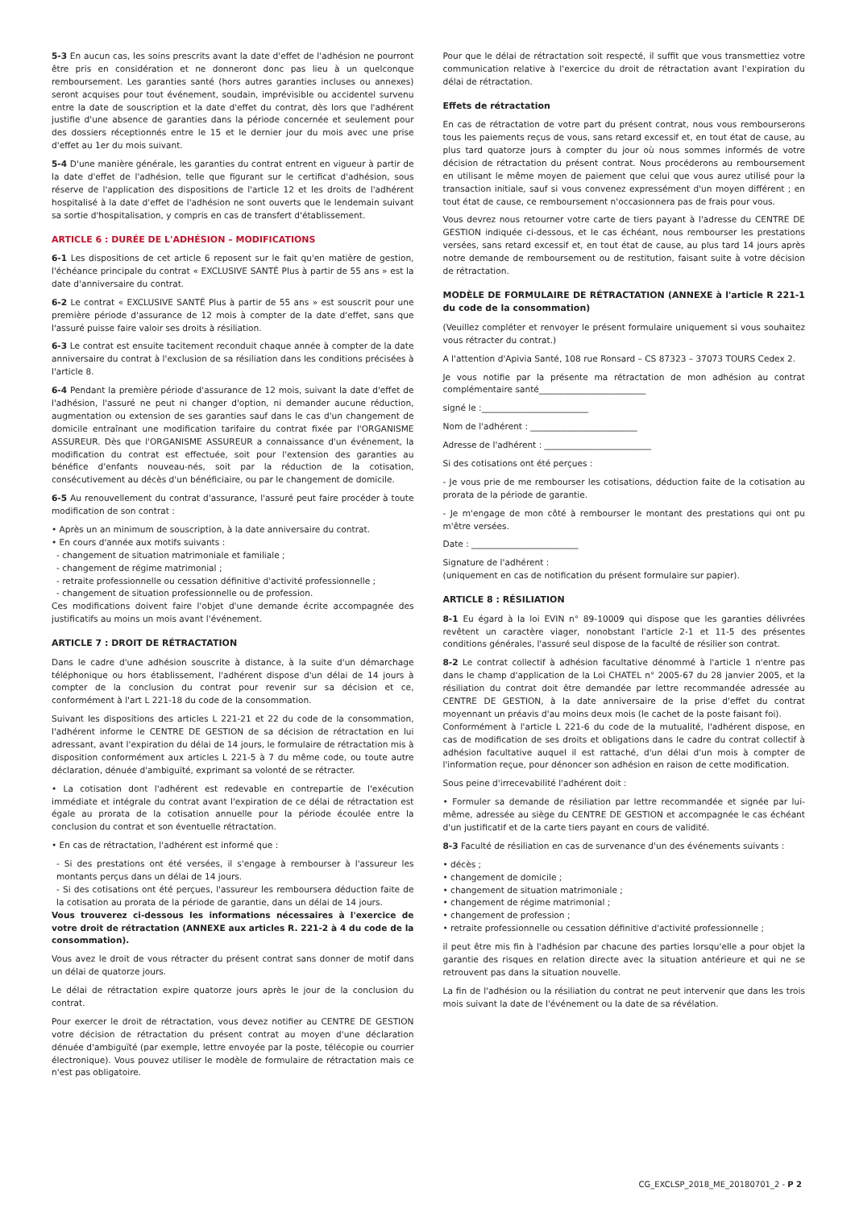5-3 En aucun cas, les soins prescrits avant la date d'effet de l'adhésion ne pourront être pris en considération et ne donneront donc pas lieu à un quelconque remboursement. Les garanties santé (hors autres garanties incluses ou annexes) seront acquises pour tout événement, soudain, imprévisible ou accidentel survenu entre la date de souscription et la date d'effet du contrat, dès lors que l'adhérent justifie d'une absence de garanties dans la période concernée et seulement pour des dossiers réceptionnés entre le 15 et le dernier jour du mois avec une prise d'effet au 1er du mois suivant.
5-4 D'une manière générale, les garanties du contrat entrent en vigueur à partir de la date d'effet de l'adhésion, telle que figurant sur le certificat d'adhésion, sous réserve de l'application des dispositions de l'article 12 et les droits de l'adhérent hospitalisé à la date d'effet de l'adhésion ne sont ouverts que le lendemain suivant sa sortie d'hospitalisation, y compris en cas de transfert d'établissement.
ARTICLE 6 : DURÉE DE L'ADHÉSION – MODIFICATIONS
6-1 Les dispositions de cet article 6 reposent sur le fait qu'en matière de gestion, l'échéance principale du contrat « EXCLUSIVE SANTÉ Plus à partir de 55 ans » est la date d'anniversaire du contrat.
6-2 Le contrat « EXCLUSIVE SANTÉ Plus à partir de 55 ans » est souscrit pour une première période d'assurance de 12 mois à compter de la date d'effet, sans que l'assuré puisse faire valoir ses droits à résiliation.
6-3 Le contrat est ensuite tacitement reconduit chaque année à compter de la date anniversaire du contrat à l'exclusion de sa résiliation dans les conditions précisées à l'article 8.
6-4 Pendant la première période d'assurance de 12 mois, suivant la date d'effet de l'adhésion, l'assuré ne peut ni changer d'option, ni demander aucune réduction, augmentation ou extension de ses garanties sauf dans le cas d'un changement de domicile entraînant une modification tarifaire du contrat fixée par l'ORGANISME ASSUREUR. Dès que l'ORGANISME ASSUREUR a connaissance d'un événement, la modification du contrat est effectuée, soit pour l'extension des garanties au bénéfice d'enfants nouveau-nés, soit par la réduction de la cotisation, consécutivement au décès d'un bénéficiaire, ou par le changement de domicile.
6-5 Au renouvellement du contrat d'assurance, l'assuré peut faire procéder à toute modification de son contrat :
• Après un an minimum de souscription, à la date anniversaire du contrat.
• En cours d'année aux motifs suivants :
- changement de situation matrimoniale et familiale ;
- changement de régime matrimonial ;
- retraite professionnelle ou cessation définitive d'activité professionnelle ;
- changement de situation professionnelle ou de profession.
Ces modifications doivent faire l'objet d'une demande écrite accompagnée des justificatifs au moins un mois avant l'événement.
ARTICLE 7 : DROIT DE RÉTRACTATION
Dans le cadre d'une adhésion souscrite à distance, à la suite d'un démarchage téléphonique ou hors établissement, l'adhérent dispose d'un délai de 14 jours à compter de la conclusion du contrat pour revenir sur sa décision et ce, conformément à l'art L 221-18 du code de la consommation.
Suivant les dispositions des articles L 221-21 et 22 du code de la consommation, l'adhérent informe le CENTRE DE GESTION de sa décision de rétractation en lui adressant, avant l'expiration du délai de 14 jours, le formulaire de rétractation mis à disposition conformément aux articles L 221-5 à 7 du même code, ou toute autre déclaration, dénuée d'ambiguïté, exprimant sa volonté de se rétracter.
• La cotisation dont l'adhérent est redevable en contrepartie de l'exécution immédiate et intégrale du contrat avant l'expiration de ce délai de rétractation est égale au prorata de la cotisation annuelle pour la période écoulée entre la conclusion du contrat et son éventuelle rétractation.
• En cas de rétractation, l'adhérent est informé que :
- Si des prestations ont été versées, il s'engage à rembourser à l'assureur les montants perçus dans un délai de 14 jours.
- Si des cotisations ont été perçues, l'assureur les remboursera déduction faite de la cotisation au prorata de la période de garantie, dans un délai de 14 jours.
Vous trouverez ci-dessous les informations nécessaires à l'exercice de votre droit de rétractation (ANNEXE aux articles R. 221-2 à 4 du code de la consommation).
Vous avez le droit de vous rétracter du présent contrat sans donner de motif dans un délai de quatorze jours.
Le délai de rétractation expire quatorze jours après le jour de la conclusion du contrat.
Pour exercer le droit de rétractation, vous devez notifier au CENTRE DE GESTION votre décision de rétractation du présent contrat au moyen d'une déclaration dénuée d'ambiguïté (par exemple, lettre envoyée par la poste, télécopie ou courrier électronique). Vous pouvez utiliser le modèle de formulaire de rétractation mais ce n'est pas obligatoire.
Pour que le délai de rétractation soit respecté, il suffit que vous transmettiez votre communication relative à l'exercice du droit de rétractation avant l'expiration du délai de rétractation.
Effets de rétractation
En cas de rétractation de votre part du présent contrat, nous vous rembourserons tous les paiements reçus de vous, sans retard excessif et, en tout état de cause, au plus tard quatorze jours à compter du jour où nous sommes informés de votre décision de rétractation du présent contrat. Nous procéderons au remboursement en utilisant le même moyen de paiement que celui que vous aurez utilisé pour la transaction initiale, sauf si vous convenez expressément d'un moyen différent ; en tout état de cause, ce remboursement n'occasionnera pas de frais pour vous.
Vous devrez nous retourner votre carte de tiers payant à l'adresse du CENTRE DE GESTION indiquée ci-dessous, et le cas échéant, nous rembourser les prestations versées, sans retard excessif et, en tout état de cause, au plus tard 14 jours après notre demande de remboursement ou de restitution, faisant suite à votre décision de rétractation.
MODÈLE DE FORMULAIRE DE RÉTRACTATION (ANNEXE à l'article R 221-1 du code de la consommation)
(Veuillez compléter et renvoyer le présent formulaire uniquement si vous souhaitez vous rétracter du contrat.)
A l'attention d'Apivia Santé, 108 rue Ronsard – CS 87323 – 37073 TOURS Cedex 2.
Je vous notifie par la présente ma rétractation de mon adhésion au contrat complémentaire santé_________________________
signé le :_________________________
Nom de l'adhérent : _________________________
Adresse de l'adhérent : _________________________
Si des cotisations ont été perçues :
- Je vous prie de me rembourser les cotisations, déduction faite de la cotisation au prorata de la période de garantie.
- Je m'engage de mon côté à rembourser le montant des prestations qui ont pu m'être versées.
Date : _________________________
Signature de l'adhérent :
(uniquement en cas de notification du présent formulaire sur papier).
ARTICLE 8 : RÉSILIATION
8-1 Eu égard à la loi EVIN n° 89-10009 qui dispose que les garanties délivrées revêtent un caractère viager, nonobstant l'article 2-1 et 11-5 des présentes conditions générales, l'assuré seul dispose de la faculté de résilier son contrat.
8-2 Le contrat collectif à adhésion facultative dénommé à l'article 1 n'entre pas dans le champ d'application de la Loi CHATEL n° 2005-67 du 28 janvier 2005, et la résiliation du contrat doit être demandée par lettre recommandée adressée au CENTRE DE GESTION, à la date anniversaire de la prise d'effet du contrat moyennant un préavis d'au moins deux mois (le cachet de la poste faisant foi).
Conformément à l'article L 221-6 du code de la mutualité, l'adhérent dispose, en cas de modification de ses droits et obligations dans le cadre du contrat collectif à adhésion facultative auquel il est rattaché, d'un délai d'un mois à compter de l'information reçue, pour dénoncer son adhésion en raison de cette modification.
Sous peine d'irrecevabilité l'adhérent doit :
• Formuler sa demande de résiliation par lettre recommandée et signée par lui-même, adressée au siège du CENTRE DE GESTION et accompagnée le cas échéant d'un justificatif et de la carte tiers payant en cours de validité.
8-3 Faculté de résiliation en cas de survenance d'un des événements suivants :
• décès ;
• changement de domicile ;
• changement de situation matrimoniale ;
• changement de régime matrimonial ;
• changement de profession ;
• retraite professionnelle ou cessation définitive d'activité professionnelle ;
il peut être mis fin à l'adhésion par chacune des parties lorsqu'elle a pour objet la garantie des risques en relation directe avec la situation antérieure et qui ne se retrouvent pas dans la situation nouvelle.
La fin de l'adhésion ou la résiliation du contrat ne peut intervenir que dans les trois mois suivant la date de l'événement ou la date de sa révélation.
CG_EXCLSP_2018_ME_20180701_2 - P 2